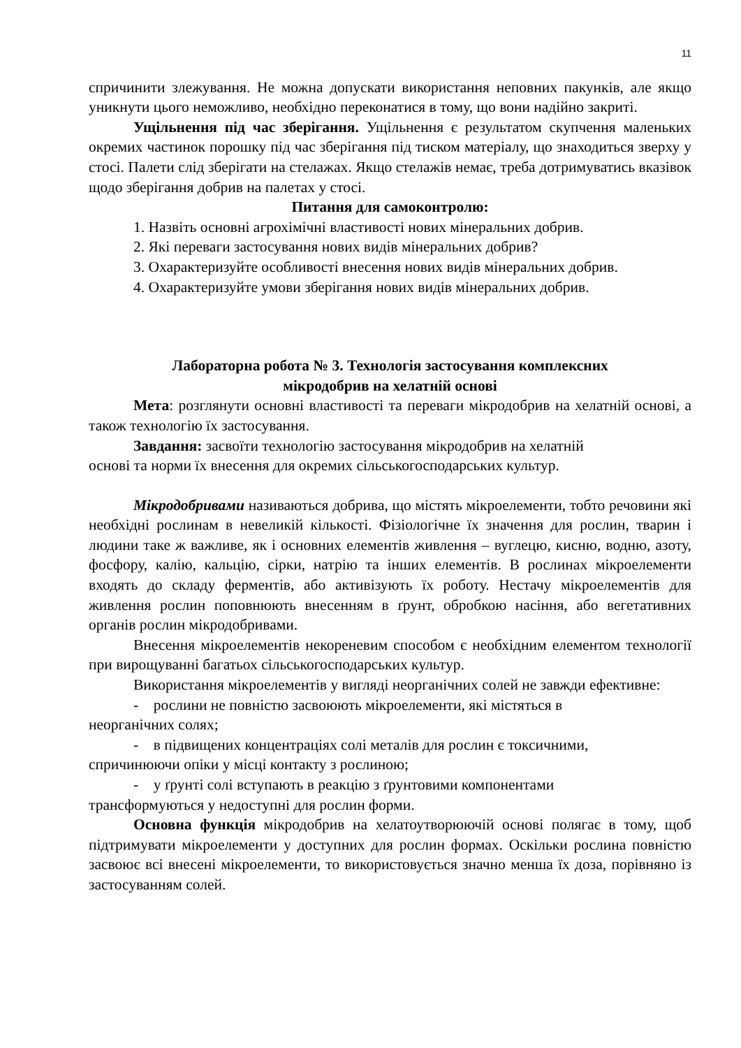11
спричинити злежування. Не можна допускати використання неповних пакунків, але якщо уникнути цього неможливо, необхідно переконатися в тому, що вони надійно закриті.
Ущільнення під час зберігання. Ущільнення є результатом скупчення маленьких окремих частинок порошку під час зберігання під тиском матеріалу, що знаходиться зверху у стосі. Палети слід зберігати на стелажах. Якщо стелажів немає, треба дотримуватись вказівок щодо зберігання добрив на палетах у стосі.
Питання для самоконтролю:
1. Назвіть основні агрохімічні властивості нових мінеральних добрив.
2. Які переваги застосування нових видів мінеральних добрив?
3. Охарактеризуйте особливості внесення нових видів мінеральних добрив.
4. Охарактеризуйте умови зберігання нових видів мінеральних добрив.
Лабораторна робота № 3. Технологія застосування комплексних
мікродобрив на хелатній основі
Мета: розглянути основні властивості та переваги мікродобрив на хелатній основі, а також технологію їх застосування.
Завдання: засвоїти технологію застосування мікродобрив на хелатній
основі та норми їх внесення для окремих сільськогосподарських культур.
Мікродобривами називаються добрива, що містять мікроелементи, тобто речовини які необхідні рослинам в невеликій кількості. Фізіологічне їх значення для рослин, тварин і людини таке ж важливе, як і основних елементів живлення – вуглецю, кисню, водню, азоту, фосфору, калію, кальцію, сірки, натрію та інших елементів. В рослинах мікроелементи входять до складу ферментів, або активізують їх роботу. Нестачу мікроелементів для живлення рослин поповнюють внесенням в ґрунт, обробкою насіння, або вегетативних органів рослин мікродобривами.
Внесення мікроелементів некореневим способом є необхідним елементом технології при вирощуванні багатьох сільськогосподарських культур.
Використання мікроелементів у вигляді неорганічних солей не завжди ефективне:
- рослини не повністю засвоюють мікроелементи, які містяться в
неорганічних солях;
- в підвищених концентраціях солі металів для рослин є токсичними,
спричинюючи опіки у місці контакту з рослиною;
- у ґрунті солі вступають в реакцію з ґрунтовими компонентами
трансформуються у недоступні для рослин форми.
Основна функція мікродобрив на хелатоутворюючій основі полягає в тому, щоб підтримувати мікроелементи у доступних для рослин формах. Оскільки рослина повністю засвоює всі внесені мікроелементи, то використовується значно менша їх доза, порівняно із застосуванням солей.